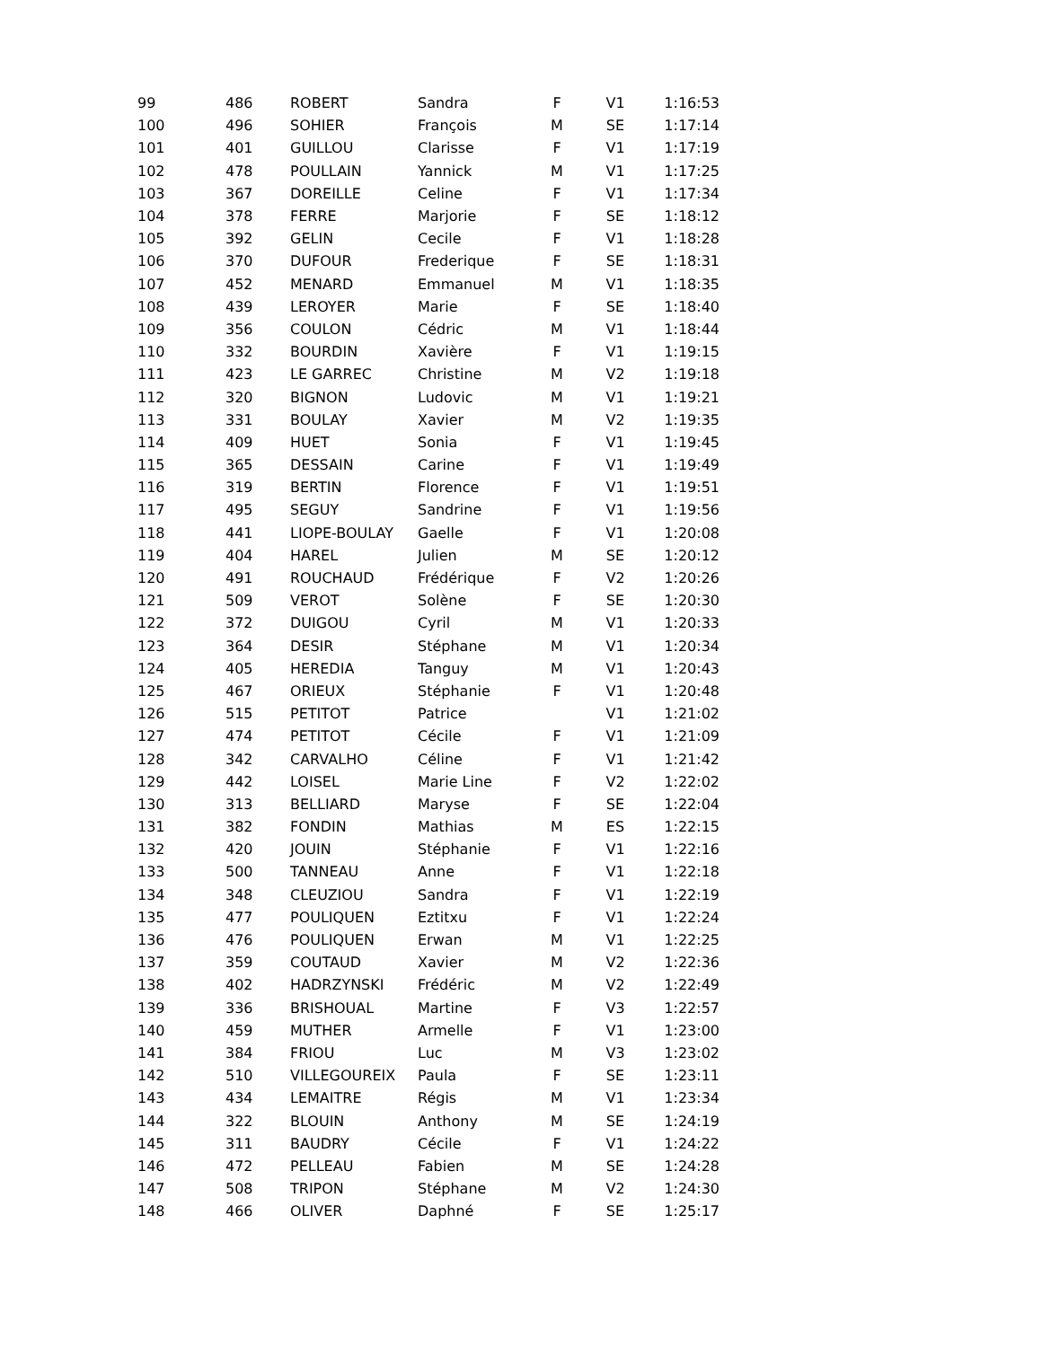| 99 | 486 | ROBERT | Sandra | F | V1 | 1:16:53 |
| 100 | 496 | SOHIER | François | M | SE | 1:17:14 |
| 101 | 401 | GUILLOU | Clarisse | F | V1 | 1:17:19 |
| 102 | 478 | POULLAIN | Yannick | M | V1 | 1:17:25 |
| 103 | 367 | DOREILLE | Celine | F | V1 | 1:17:34 |
| 104 | 378 | FERRE | Marjorie | F | SE | 1:18:12 |
| 105 | 392 | GELIN | Cecile | F | V1 | 1:18:28 |
| 106 | 370 | DUFOUR | Frederique | F | SE | 1:18:31 |
| 107 | 452 | MENARD | Emmanuel | M | V1 | 1:18:35 |
| 108 | 439 | LEROYER | Marie | F | SE | 1:18:40 |
| 109 | 356 | COULON | Cédric | M | V1 | 1:18:44 |
| 110 | 332 | BOURDIN | Xavière | F | V1 | 1:19:15 |
| 111 | 423 | LE GARREC | Christine | M | V2 | 1:19:18 |
| 112 | 320 | BIGNON | Ludovic | M | V1 | 1:19:21 |
| 113 | 331 | BOULAY | Xavier | M | V2 | 1:19:35 |
| 114 | 409 | HUET | Sonia | F | V1 | 1:19:45 |
| 115 | 365 | DESSAIN | Carine | F | V1 | 1:19:49 |
| 116 | 319 | BERTIN | Florence | F | V1 | 1:19:51 |
| 117 | 495 | SEGUY | Sandrine | F | V1 | 1:19:56 |
| 118 | 441 | LIOPE-BOULAY | Gaelle | F | V1 | 1:20:08 |
| 119 | 404 | HAREL | Julien | M | SE | 1:20:12 |
| 120 | 491 | ROUCHAUD | Frédérique | F | V2 | 1:20:26 |
| 121 | 509 | VEROT | Solène | F | SE | 1:20:30 |
| 122 | 372 | DUIGOU | Cyril | M | V1 | 1:20:33 |
| 123 | 364 | DESIR | Stéphane | M | V1 | 1:20:34 |
| 124 | 405 | HEREDIA | Tanguy | M | V1 | 1:20:43 |
| 125 | 467 | ORIEUX | Stéphanie | F | V1 | 1:20:48 |
| 126 | 515 | PETITOT | Patrice | | V1 | 1:21:02 |
| 127 | 474 | PETITOT | Cécile | F | V1 | 1:21:09 |
| 128 | 342 | CARVALHO | Céline | F | V1 | 1:21:42 |
| 129 | 442 | LOISEL | Marie Line | F | V2 | 1:22:02 |
| 130 | 313 | BELLIARD | Maryse | F | SE | 1:22:04 |
| 131 | 382 | FONDIN | Mathias | M | ES | 1:22:15 |
| 132 | 420 | JOUIN | Stéphanie | F | V1 | 1:22:16 |
| 133 | 500 | TANNEAU | Anne | F | V1 | 1:22:18 |
| 134 | 348 | CLEUZIOU | Sandra | F | V1 | 1:22:19 |
| 135 | 477 | POULIQUEN | Eztitxu | F | V1 | 1:22:24 |
| 136 | 476 | POULIQUEN | Erwan | M | V1 | 1:22:25 |
| 137 | 359 | COUTAUD | Xavier | M | V2 | 1:22:36 |
| 138 | 402 | HADRZYNSKI | Frédéric | M | V2 | 1:22:49 |
| 139 | 336 | BRISHOUAL | Martine | F | V3 | 1:22:57 |
| 140 | 459 | MUTHER | Armelle | F | V1 | 1:23:00 |
| 141 | 384 | FRIOU | Luc | M | V3 | 1:23:02 |
| 142 | 510 | VILLEGOUREIX | Paula | F | SE | 1:23:11 |
| 143 | 434 | LEMAITRE | Régis | M | V1 | 1:23:34 |
| 144 | 322 | BLOUIN | Anthony | M | SE | 1:24:19 |
| 145 | 311 | BAUDRY | Cécile | F | V1 | 1:24:22 |
| 146 | 472 | PELLEAU | Fabien | M | SE | 1:24:28 |
| 147 | 508 | TRIPON | Stéphane | M | V2 | 1:24:30 |
| 148 | 466 | OLIVER | Daphné | F | SE | 1:25:17 |